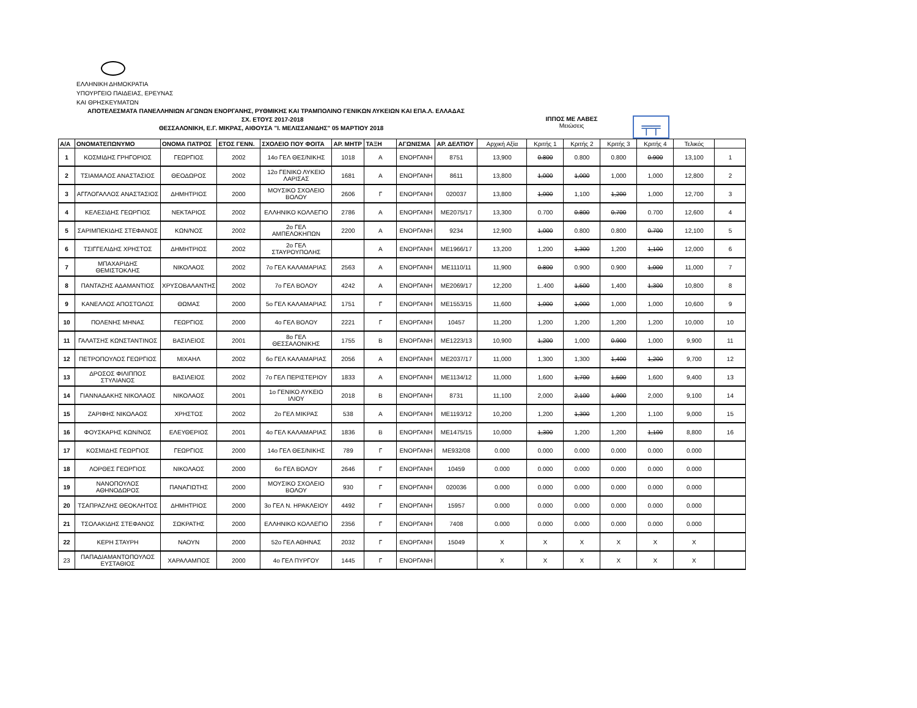ΕΛΛΗΝΙΚΗ ΔΗΜΟΚΡΑΤΙΑ
ΥΠΟΥΡΓΕΙΟ ΠΑΙΔΕΙΑΣ, ΕΡΕΥΝΑΣ
ΚΑΙ ΘΡΗΣΚΕΥΜΑΤΩΝ
ΑΠΟΤΕΛΕΣΜΑΤΑ ΠΑΝΕΛΛΗΝΙΩΝ ΑΓΩΝΩΝ ΕΝΟΡΓΑΝΗΣ, ΡΥΘΜΙΚΗΣ ΚΑΙ ΤΡΑΜΠΟΛΙΝΟ ΓΕΝΙΚΩΝ ΛΥΚΕΙΩΝ ΚΑΙ ΕΠΑ.Λ. ΕΛΛΑΔΑΣ
ΣΧ. ΕΤΟΥΣ 2017-2018
ΘΕΣΣΑΛΟΝΙΚΗ, Ε.Γ. ΜΙΚΡΑΣ, ΑΙΘΟΥΣΑ "Ι. ΜΕΛΙΣΣΑΝΙΔΗΣ" 05 ΜΑΡΤΙΟΥ 2018
ΙΠΠΟΣ ΜΕ ΛΑΒΕΣ
Μειώσεις
╤╤
| Α/Α | ΟΝΟΜΑΤΕΠΩΝΥΜΟ | ΟΝΟΜΑ ΠΑΤΡΟΣ | ΕΤΟΣ ΓΕΝΝ. | ΣΧΟΛΕΙΟ ΠΟΥ ΦΟΙΤΑ | ΑΡ. ΜΗΤΡ | ΤΑΞΗ | ΑΓΩΝΙΣΜΑ | ΑΡ. ΔΕΛΤΙΟΥ | Αρχική Αξία | Κριτής 1 | Κριτής 2 | Κριτής 3 | Κριτής 4 | Τελικός | |
| --- | --- | --- | --- | --- | --- | --- | --- | --- | --- | --- | --- | --- | --- | --- | --- |
| 1 | ΚΟΣΜΙΔΗΣ ΓΡΗΓΟΡΙΟΣ | ΓΕΩΡΓΙΟΣ | 2002 | 14ο ΓΕΛ ΘΕΣ/ΝΙΚΗΣ | 1018 | Α | ΕΝΟΡΓΑΝΗ | 8751 | 13,900 | 0.800 | 0.800 | 0.800 | 0.900 | 13,100 | 1 |
| 2 | ΤΣΙΑΜΑΛΟΣ ΑΝΑΣΤΑΣΙΟΣ | ΘΕΟΔΩΡΟΣ | 2002 | 12ο ΓΕΝΙΚΟ ΛΥΚΕΙΟ ΛΑΡΙΣΑΣ | 1681 | Α | ΕΝΟΡΓΑΝΗ | 8611 | 13,800 | 1,000 | 1,000 | 1,000 | 1,000 | 12,800 | 2 |
| 3 | ΑΓΓΛΟΓΑΛΛΟΣ ΑΝΑΣΤΑΣΙΟΣ | ΔΗΜΗΤΡΙΟΣ | 2000 | ΜΟΥΣΙΚΟ ΣΧΟΛΕΙΟ ΒΟΛΟΥ | 2606 | Γ | ΕΝΟΡΓΑΝΗ | 020037 | 13,800 | 1,000 | 1,100 | 1,200 | 1,000 | 12,700 | 3 |
| 4 | ΚΕΛΕΣΙΔΗΣ ΓΕΩΡΓΙΟΣ | ΝΕΚΤΑΡΙΟΣ | 2002 | ΕΛΛΗΝΙΚΟ ΚΟΛΛΕΓΙΟ | 2786 | Α | ΕΝΟΡΓΑΝΗ | ΜΕ2075/17 | 13,300 | 0.700 | 0.800 | 0.700 | 0.700 | 12,600 | 4 |
| 5 | ΣΑΡΙΜΠΕΚΙΔΗΣ ΣΤΕΦΑΝΟΣ | ΚΩΝ/ΝΟΣ | 2002 | 2ο ΓΕΛ ΑΜΠΕΛΟΚΗΠΩΝ | 2200 | Α | ΕΝΟΡΓΑΝΗ | 9234 | 12,900 | 1,000 | 0.800 | 0.800 | 0.700 | 12,100 | 5 |
| 6 | ΤΣΙΓΓΕΛΙΔΗΣ ΧΡΗΣΤΟΣ | ΔΗΜΗΤΡΙΟΣ | 2002 | 2ο ΓΕΛ ΣΤΑΥΡΟΥΠΟΛΗΣ | | Α | ΕΝΟΡΓΑΝΗ | ΜΕ1966/17 | 13,200 | 1,200 | 1,300 | 1,200 | 1,100 | 12,000 | 6 |
| 7 | ΜΠΑΧΑΡΙΔΗΣ ΘΕΜΙΣΤΟΚΛΗΣ | ΝΙΚΟΛΑΟΣ | 2002 | 7ο ΓΕΛ ΚΑΛΑΜΑΡΙΑΣ | 2563 | Α | ΕΝΟΡΓΑΝΗ | ΜΕ1110/11 | 11,900 | 0.800 | 0.900 | 0.900 | 1,000 | 11,000 | 7 |
| 8 | ΠΑΝΤΑΖΗΣ ΑΔΑΜΑΝΤΙΟΣ | ΧΡΥΣΟΒΑΛΑΝΤΗΣ | 2002 | 7ο ΓΕΛ ΒΟΛΟΥ | 4242 | Α | ΕΝΟΡΓΑΝΗ | ΜΕ2069/17 | 12,200 | 1..400 | 1,500 | 1,400 | 1,300 | 10,800 | 8 |
| 9 | ΚΑΝΕΛΛΟΣ ΑΠΟΣΤΟΛΟΣ | ΘΩΜΑΣ | 2000 | 5ο ΓΕΛ ΚΑΛΑΜΑΡΙΑΣ | 1751 | Γ | ΕΝΟΡΓΑΝΗ | ΜΕ1553/15 | 11,600 | 1,000 | 1,000 | 1,000 | 1,000 | 10,600 | 9 |
| 10 | ΠΟΛΕΝΗΣ ΜΗΝΑΣ | ΓΕΩΡΓΙΟΣ | 2000 | 4ο ΓΕΛ ΒΟΛΟΥ | 2221 | Γ | ΕΝΟΡΓΑΝΗ | 10457 | 11,200 | 1,200 | 1,200 | 1,200 | 1,200 | 10,000 | 10 |
| 11 | ΓΑΛΑΤΣΗΣ ΚΩΝΣΤΑΝΤΙΝΟΣ | ΒΑΣΙΛΕΙΟΣ | 2001 | 8ο ΓΕΛ ΘΕΣΣΑΛΟΝΙΚΗΣ | 1755 | Β | ΕΝΟΡΓΑΝΗ | ΜΕ1223/13 | 10,900 | 1,200 | 1,000 | 0.900 | 1,000 | 9,900 | 11 |
| 12 | ΠΕΤΡΟΠΟΥΛΟΣ ΓΕΩΡΓΙΟΣ | ΜΙΧΑΗΛ | 2002 | 6ο ΓΕΛ ΚΑΛΑΜΑΡΙΑΣ | 2056 | Α | ΕΝΟΡΓΑΝΗ | ΜΕ2037/17 | 11,000 | 1,300 | 1,300 | 1,400 | 1,200 | 9,700 | 12 |
| 13 | ΔΡΟΣΟΣ ΦΙΛΙΠΠΟΣ ΣΤΥΛΙΑΝΟΣ | ΒΑΣΙΛΕΙΟΣ | 2002 | 7ο ΓΕΛ ΠΕΡΙΣΤΕΡΙΟΥ | 1833 | Α | ΕΝΟΡΓΑΝΗ | ΜΕ1134/12 | 11,000 | 1,600 | 1,700 | 1,500 | 1,600 | 9,400 | 13 |
| 14 | ΓΙΑΝΝΑΔΑΚΗΣ ΝΙΚΟΛΑΟΣ | ΝΙΚΟΛΑΟΣ | 2001 | 1ο ΓΕΝΙΚΟ ΛΥΚΕΙΟ ΙΛΙΟΥ | 2018 | Β | ΕΝΟΡΓΑΝΗ | 8731 | 11,100 | 2,000 | 2,100 | 1,900 | 2,000 | 9,100 | 14 |
| 15 | ΖΑΡΙΦΗΣ ΝΙΚΟΛΑΟΣ | ΧΡΗΣΤΟΣ | 2002 | 2ο ΓΕΛ ΜΙΚΡΑΣ | 538 | Α | ΕΝΟΡΓΑΝΗ | ΜΕ1193/12 | 10,200 | 1,200 | 1,300 | 1,200 | 1,100 | 9,000 | 15 |
| 16 | ΦΟΥΣΚΑΡΗΣ ΚΩΝ/ΝΟΣ | ΕΛΕΥΘΕΡΙΟΣ | 2001 | 4ο ΓΕΛ ΚΑΛΑΜΑΡΙΑΣ | 1836 | Β | ΕΝΟΡΓΑΝΗ | ΜΕ1475/15 | 10,000 | 1,300 | 1,200 | 1,200 | 1,100 | 8,800 | 16 |
| 17 | ΚΟΣΜΙΔΗΣ ΓΕΩΡΓΙΟΣ | ΓΕΩΡΓΙΟΣ | 2000 | 14ο ΓΕΛ ΘΕΣ/ΝΙΚΗΣ | 789 | Γ | ΕΝΟΡΓΑΝΗ | ΜΕ932/08 | 0.000 | 0.000 | 0.000 | 0.000 | 0.000 | 0.000 | |
| 18 | ΛΟΡΘΕΣ ΓΕΩΡΓΙΟΣ | ΝΙΚΟΛΑΟΣ | 2000 | 6ο ΓΕΛ ΒΟΛΟΥ | 2646 | Γ | ΕΝΟΡΓΑΝΗ | 10459 | 0.000 | 0.000 | 0.000 | 0.000 | 0.000 | 0.000 | |
| 19 | ΝΑΝΟΠΟΥΛΟΣ ΑΘΗΝΟΔΩΡΟΣ | ΠΑΝΑΓΙΩΤΗΣ | 2000 | ΜΟΥΣΙΚΟ ΣΧΟΛΕΙΟ ΒΟΛΟΥ | 930 | Γ | ΕΝΟΡΓΑΝΗ | 020036 | 0.000 | 0.000 | 0.000 | 0.000 | 0.000 | 0.000 | |
| 20 | ΤΣΑΠΡΑΖΛΗΣ ΘΕΟΚΛΗΤΟΣ | ΔΗΜΗΤΡΙΟΣ | 2000 | 3ο ΓΕΛ Ν. ΗΡΑΚΛΕΙΟΥ | 4492 | Γ | ΕΝΟΡΓΑΝΗ | 15957 | 0.000 | 0.000 | 0.000 | 0.000 | 0.000 | 0.000 | |
| 21 | ΤΣΟΛΑΚΙΔΗΣ ΣΤΕΦΑΝΟΣ | ΣΩΚΡΑΤΗΣ | 2000 | ΕΛΛΗΝΙΚΟ ΚΟΛΛΕΓΙΟ | 2356 | Γ | ΕΝΟΡΓΑΝΗ | 7408 | 0.000 | 0.000 | 0.000 | 0.000 | 0.000 | 0.000 | |
| 22 | ΚΕΡΗ ΣΤΑΥΡΗ | ΝΑΟΥΝ | 2000 | 52ο ΓΕΛ ΑΘΗΝΑΣ | 2032 | Γ | ΕΝΟΡΓΑΝΗ | 15049 | Χ | Χ | Χ | Χ | Χ | Χ | |
| 23 | ΠΑΠΑΔΙΑΜΑΝΤΟΠΟΥΛΟΣ ΕΥΣΤΑΘΙΟΣ | ΧΑΡΑΛΑΜΠΟΣ | 2000 | 4ο ΓΕΛ ΠΥΡΓΟΥ | 1445 | Γ | ΕΝΟΡΓΑΝΗ | | Χ | Χ | Χ | Χ | Χ | Χ | |